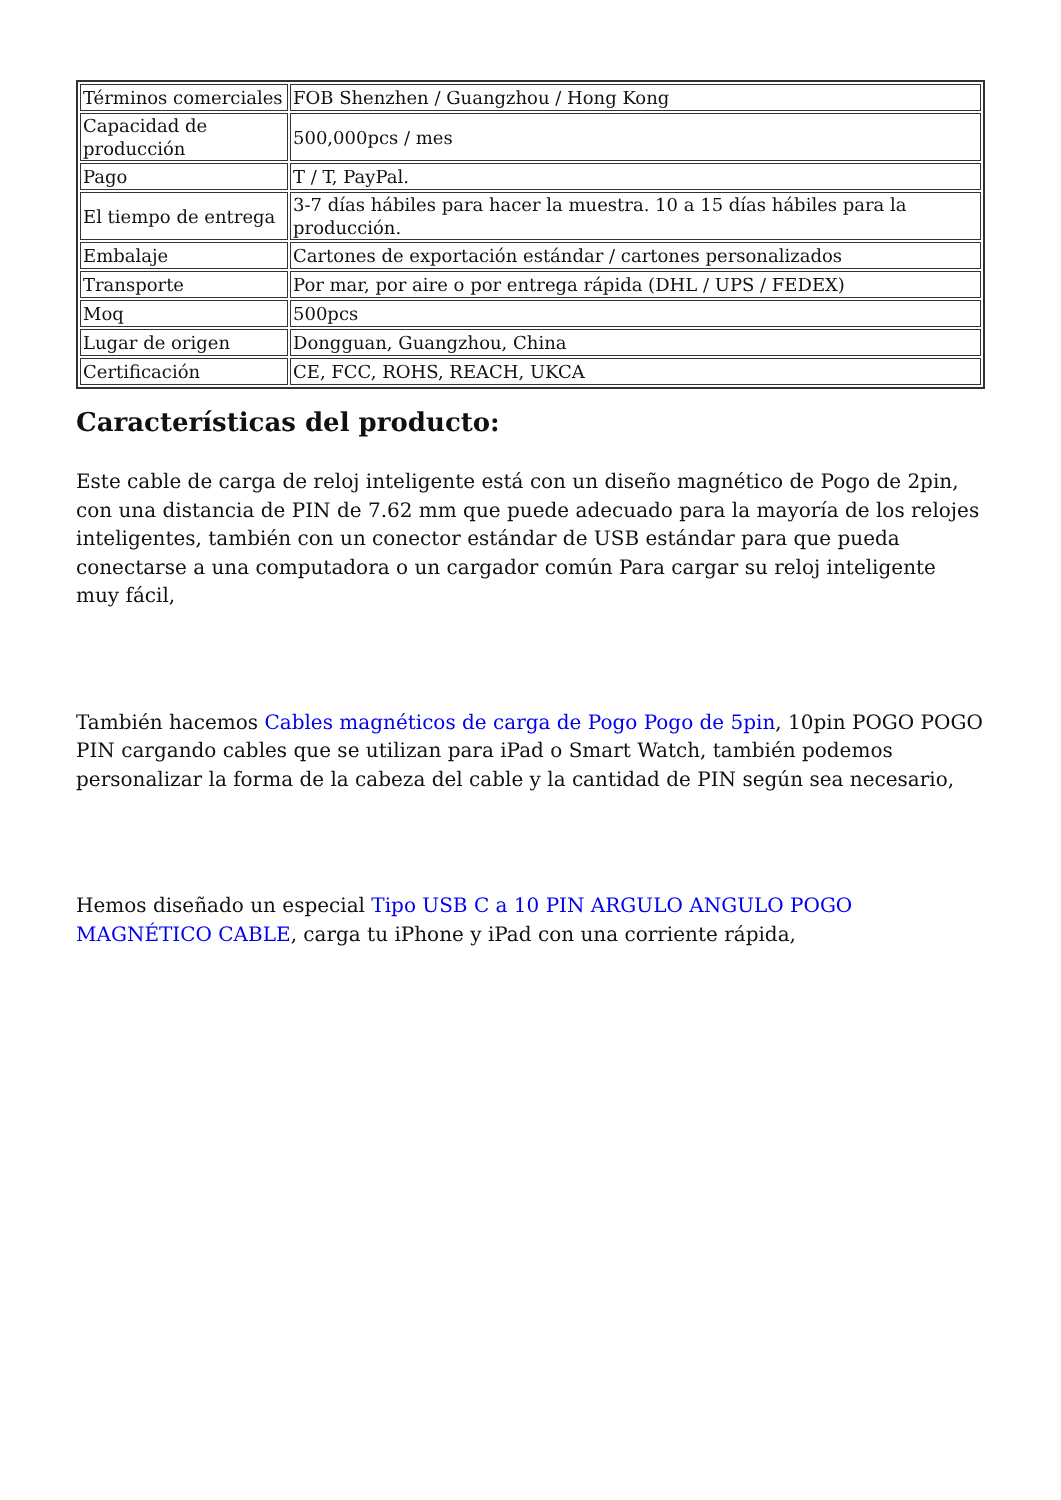| Términos comerciales | FOB Shenzhen / Guangzhou / Hong Kong |
| Capacidad de producción | 500,000pcs / mes |
| Pago | T / T, PayPal. |
| El tiempo de entrega | 3-7 días hábiles para hacer la muestra. 10 a 15 días hábiles para la producción. |
| Embalaje | Cartones de exportación estándar / cartones personalizados |
| Transporte | Por mar, por aire o por entrega rápida (DHL / UPS / FEDEX) |
| Moq | 500pcs |
| Lugar de origen | Dongguan, Guangzhou, China |
| Certificación | CE, FCC, ROHS, REACH, UKCA |
Características del producto:
Este cable de carga de reloj inteligente está con un diseño magnético de Pogo de 2pin, con una distancia de PIN de 7.62 mm que puede adecuado para la mayoría de los relojes inteligentes, también con un conector estándar de USB estándar para que pueda conectarse a una computadora o un cargador común Para cargar su reloj inteligente muy fácil,
También hacemos Cables magnéticos de carga de Pogo Pogo de 5pin, 10pin POGO POGO PIN cargando cables que se utilizan para iPad o Smart Watch, también podemos personalizar la forma de la cabeza del cable y la cantidad de PIN según sea necesario,
Hemos diseñado un especial Tipo USB C a 10 PIN ARGULO ANGULO POGO MAGNÉTICO CABLE, carga tu iPhone y iPad con una corriente rápida,